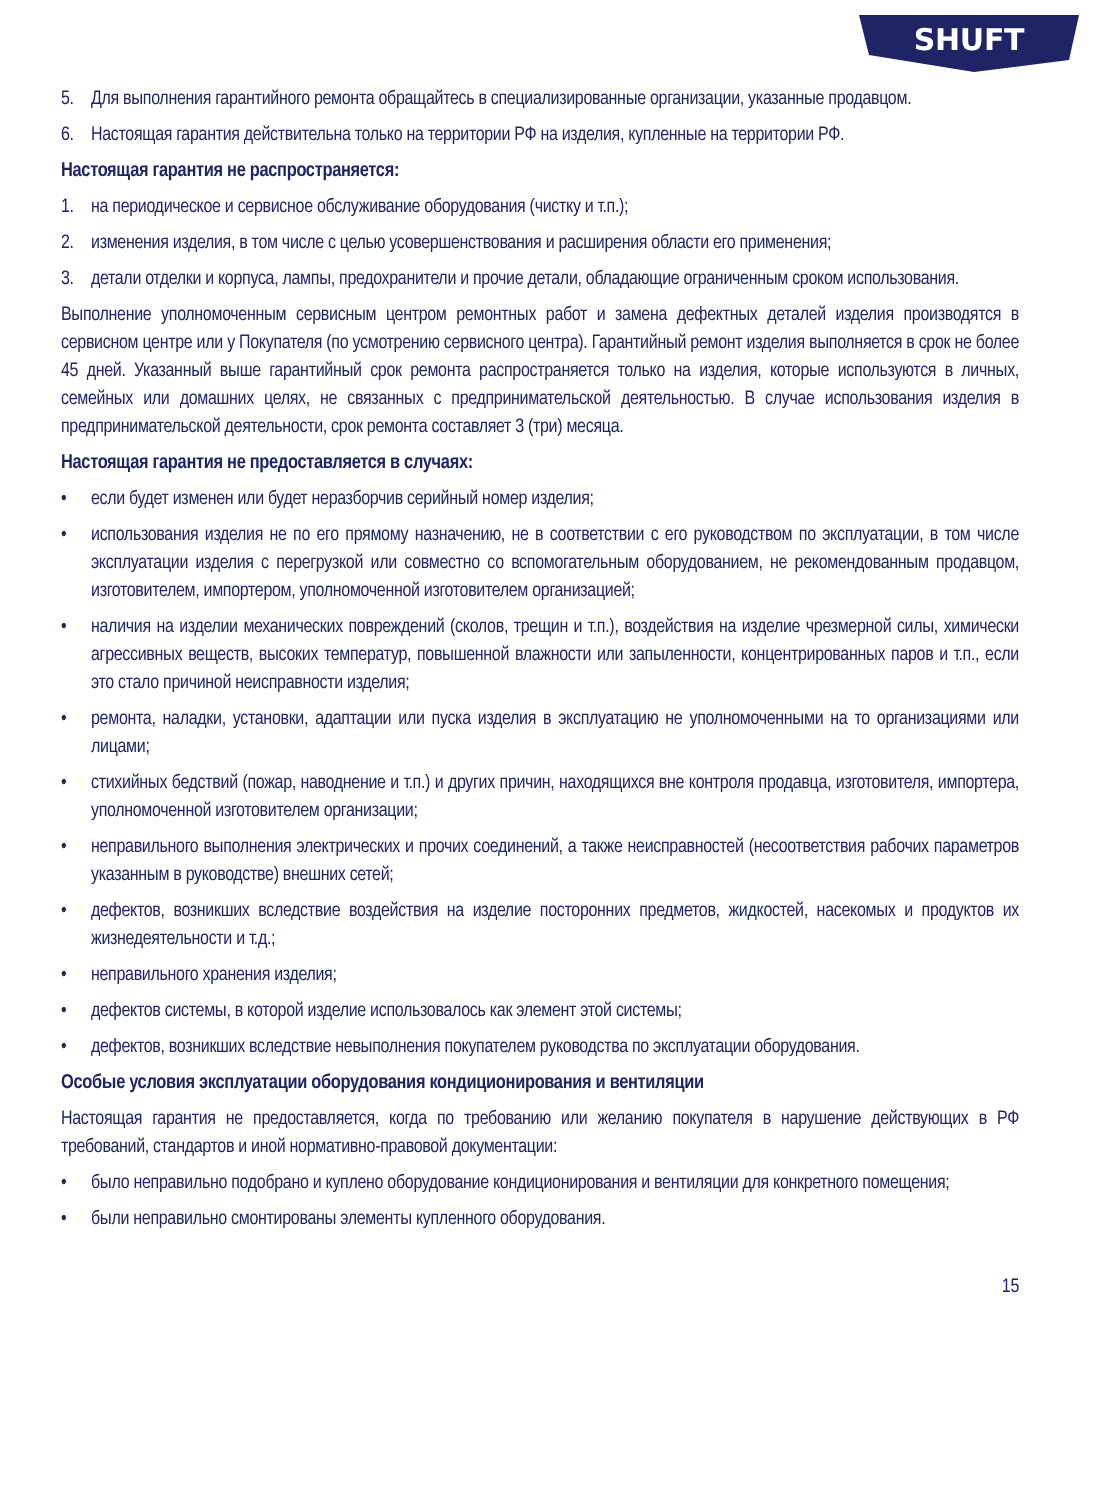SHUFT
5. Для выполнения гарантийного ремонта обращайтесь в специализированные организации, указанные продавцом.
6. Настоящая гарантия действительна только на территории РФ на изделия, купленные на территории РФ.
Настоящая гарантия не распространяется:
1. на периодическое и сервисное обслуживание оборудования (чистку и т.п.);
2. изменения изделия, в том числе с целью усовершенствования и расширения области его применения;
3. детали отделки и корпуса, лампы, предохранители и прочие детали, обладающие ограниченным сроком использования.
Выполнение уполномоченным сервисным центром ремонтных работ и замена дефектных деталей изделия производятся в сервисном центре или у Покупателя (по усмотрению сервисного центра). Гарантийный ремонт изделия выполняется в срок не более 45 дней. Указанный выше гарантийный срок ремонта распространяется только на изделия, которые используются в личных, семейных или домашних целях, не связанных с предпринимательской деятельностью. В случае использования изделия в предпринимательской деятельности, срок ремонта составляет 3 (три) месяца.
Настоящая гарантия не предоставляется в случаях:
• если будет изменен или будет неразборчив серийный номер изделия;
• использования изделия не по его прямому назначению, не в соответствии с его руководством по эксплуатации, в том числе эксплуатации изделия с перегрузкой или совместно со вспомогательным оборудованием, не рекомендованным продавцом, изготовителем, импортером, уполномоченной изготовителем организацией;
• наличия на изделии механических повреждений (сколов, трещин и т.п.), воздействия на изделие чрезмерной силы, химически агрессивных веществ, высоких температур, повышенной влажности или запыленности, концентрированных паров и т.п., если это стало причиной неисправности изделия;
• ремонта, наладки, установки, адаптации или пуска изделия в эксплуатацию не уполномоченными на то организациями или лицами;
• стихийных бедствий (пожар, наводнение и т.п.) и других причин, находящихся вне контроля продавца, изготовителя, импортера, уполномоченной изготовителем организации;
• неправильного выполнения электрических и прочих соединений, а также неисправностей (несоответствия рабочих параметров указанным в руководстве) внешних сетей;
• дефектов, возникших вследствие воздействия на изделие посторонних предметов, жидкостей, насекомых и продуктов их жизнедеятельности и т.д.;
• неправильного хранения изделия;
• дефектов системы, в которой изделие использовалось как элемент этой системы;
• дефектов, возникших вследствие невыполнения покупателем руководства по эксплуатации оборудования.
Особые условия эксплуатации оборудования кондиционирования и вентиляции
Настоящая гарантия не предоставляется, когда по требованию или желанию покупателя в нарушение действующих в РФ требований, стандартов и иной нормативно-правовой документации:
• было неправильно подобрано и куплено оборудование кондиционирования и вентиляции для конкретного помещения;
• были неправильно смонтированы элементы купленного оборудования.
15